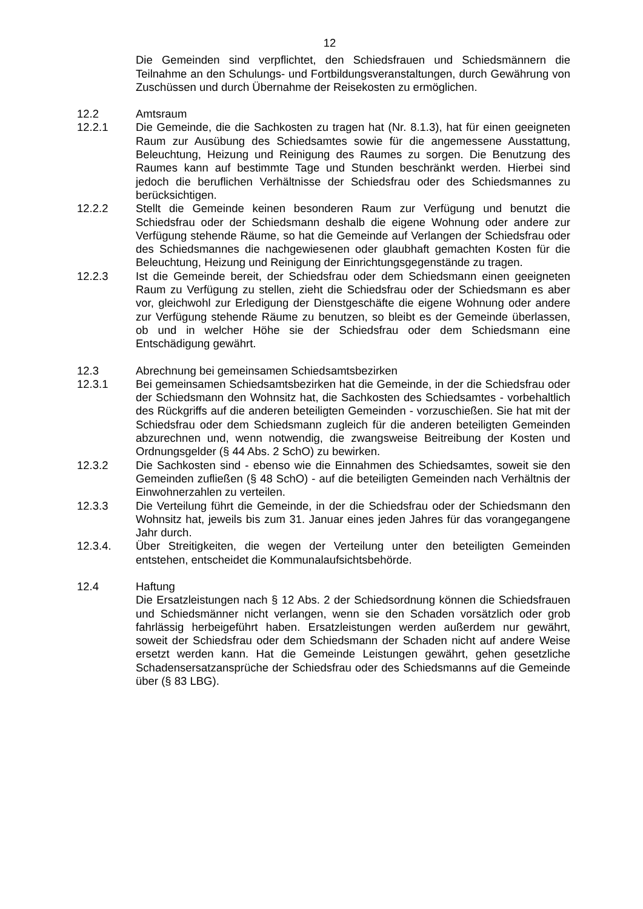12
Die Gemeinden sind verpflichtet, den Schiedsfrauen und Schiedsmännern die Teilnahme an den Schulungs- und Fortbildungsveranstaltungen, durch Gewährung von Zuschüssen und durch Übernahme der Reisekosten zu ermöglichen.
12.2 Amtsraum
12.2.1 Die Gemeinde, die die Sachkosten zu tragen hat (Nr. 8.1.3), hat für einen geeigneten Raum zur Ausübung des Schiedsamtes sowie für die angemessene Ausstattung, Beleuchtung, Heizung und Reinigung des Raumes zu sorgen. Die Benutzung des Raumes kann auf bestimmte Tage und Stunden beschränkt werden. Hierbei sind jedoch die beruflichen Verhältnisse der Schiedsfrau oder des Schiedsmannes zu berücksichtigen.
12.2.2 Stellt die Gemeinde keinen besonderen Raum zur Verfügung und benutzt die Schiedsfrau oder der Schiedsmann deshalb die eigene Wohnung oder andere zur Verfügung stehende Räume, so hat die Gemeinde auf Verlangen der Schiedsfrau oder des Schiedsmannes die nachgewiesenen oder glaubhaft gemachten Kosten für die Beleuchtung, Heizung und Reinigung der Einrichtungsgegenstände zu tragen.
12.2.3 Ist die Gemeinde bereit, der Schiedsfrau oder dem Schiedsmann einen geeigneten Raum zu Verfügung zu stellen, zieht die Schiedsfrau oder der Schiedsmann es aber vor, gleichwohl zur Erledigung der Dienstgeschäfte die eigene Wohnung oder andere zur Verfügung stehende Räume zu benutzen, so bleibt es der Gemeinde überlassen, ob und in welcher Höhe sie der Schiedsfrau oder dem Schiedsmann eine Entschädigung gewährt.
12.3 Abrechnung bei gemeinsamen Schiedsamtsbezirken
12.3.1 Bei gemeinsamen Schiedsamtsbezirken hat die Gemeinde, in der die Schiedsfrau oder der Schiedsmann den Wohnsitz hat, die Sachkosten des Schiedsamtes - vorbehaltlich des Rückgriffs auf die anderen beteiligten Gemeinden - vorzuschießen. Sie hat mit der Schiedsfrau oder dem Schiedsmann zugleich für die anderen beteiligten Gemeinden abzurechnen und, wenn notwendig, die zwangsweise Beitreibung der Kosten und Ordnungsgelder (§ 44 Abs. 2 SchO) zu bewirken.
12.3.2 Die Sachkosten sind - ebenso wie die Einnahmen des Schiedsamtes, soweit sie den Gemeinden zufließen (§ 48 SchO) - auf die beteiligten Gemeinden nach Verhältnis der Einwohnerzahlen zu verteilen.
12.3.3 Die Verteilung führt die Gemeinde, in der die Schiedsfrau oder der Schiedsmann den Wohnsitz hat, jeweils bis zum 31. Januar eines jeden Jahres für das vorangegangene Jahr durch.
12.3.4. Über Streitigkeiten, die wegen der Verteilung unter den beteiligten Gemeinden entstehen, entscheidet die Kommunalaufsichtsbehörde.
12.4 Haftung
Die Ersatzleistungen nach § 12 Abs. 2 der Schiedsordnung können die Schiedsfrauen und Schiedsmänner nicht verlangen, wenn sie den Schaden vorsätzlich oder grob fahrlässig herbeigeführt haben. Ersatzleistungen werden außerdem nur gewährt, soweit der Schiedsfrau oder dem Schiedsmann der Schaden nicht auf andere Weise ersetzt werden kann. Hat die Gemeinde Leistungen gewährt, gehen gesetzliche Schadensersatzansprüche der Schiedsfrau oder des Schiedsmanns auf die Gemeinde über (§ 83 LBG).